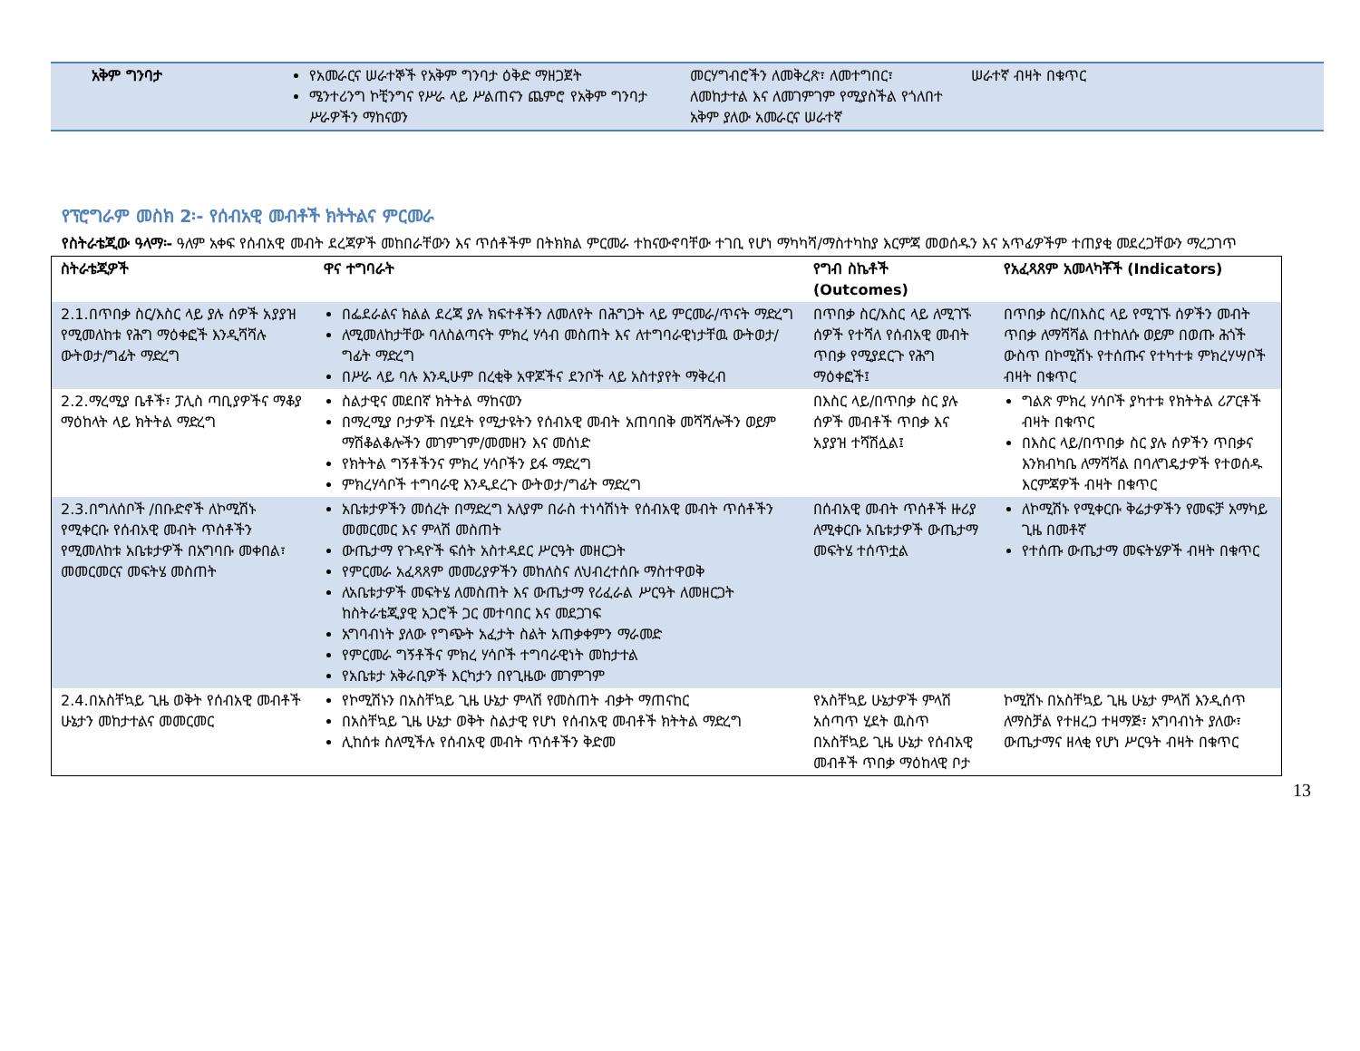| አቅም ግንባታ | የአመራርና ሠራተኞች የአቅም ግንባታ ዕቅድ ማዘጋጀት ሜንተሪንግ ኮቺንግና የሥራ ላይ ሥልጠናን ጨምሮ የአቅም ግንባታ ሥራዎችን ማከናወን | መርሃግብሮችን ለመቅረጽ፣ ለመተግበር፣ ለመከታተል እና ለመገምገም የሚያስችል የጎለበተ አቅም ያለው አመራርና ሠራተኛ | ሠራተኛ ብዛት በቁጥር |
የፕሮግራም መስክ 2፡- የሰብአዊ መብቶች ክትትልና ምርመራ
የስትራቴጂው ዓላማ፡- ዓለም አቀፍ የሰብአዊ መብት ደረጃዎች መከበራቸውን እና ጥሰቶችም በትክክል ምርመራ ተከናውኖባቸው ተገቢ የሆነ ማካካሻ/ማስተካከያ እርምጃ መወሰዱን እና አጥፊዎችም ተጠያቂ መደረጋቸውን ማረጋገጥ
| ስትራቴጂዎች | ዋና ተግባራት | የግብ ስኬቶች (Outcomes) | የአፈጻጸም አመላካቾች (Indicators) |
| --- | --- | --- | --- |
| 2.1.በጥበቃ ስር/እስር ላይ ያሉ ሰዎች አያያዝ የሚመለከቱ የሕግ ማዕቀፎች እንዲሻሻሉ ውትወታ/ግፊት ማድረግ | በፌደራልና ክልል ደረጃ ያሉ ክፍተቶችን ለመለየት በሕግጋት ላይ ምርመራ/ጥናት ማድረግ ለሚመለከታቸው ባለስልጣናት ምክረ ሃሳብ መስጠት እና ለተግባራዊነታቸዉ ውትወታ/ግፊት ማድረግ በሥራ ላይ ባሉ እንዲሁም በረቂቅ አዋጆችና ደንቦች ላይ አስተያየት ማቅረብ | በጥበቃ ስር/እስር ላይ ለሚገኙ ሰዎች የተሻለ የሰብአዊ መብት ጥበቃ የሚያደርጉ የሕግ ማዕቀፎች፤ | በጥበቃ ስር/በእስር ላይ የሚገኙ ሰዎችን መብት ጥበቃ ለማሻሻል በተከለሱ ወይም በወጡ ሕጎች ውስጥ በኮሚሽኑ የተሰጡና የተካተቱ ምክረሃሣቦች ብዛት በቁጥር |
| 2.2.ማረሚያ ቤቶች፣ ፓሊስ ጣቢያዎችና ማቆያ ማዕከላት ላይ ክትትል ማድረግ | ስልታዊና መደበኛ ክትትል ማከናወን በማረሚያ ቦታዎች በሂደት የሚታዩትን የሰብአዊ መብት አጠባበቅ መሻሻሎችን ወይም ማሽቆልቆሎችን መገምገም/መመዘን እና መሰነድ የክትትል ግኝቶችንና ምክረ ሃሳቦችን ይፋ ማድረግ ምክረሃሳቦች ተግባራዊ እንዲደረጉ ውትወታ/ግፊት ማድረግ | በእስር ላይ/በጥበቃ ስር ያሉ ሰዎች መብቶች ጥበቃ እና አያያዝ ተሻሽሏል፤ | ግልጽ ምክረ ሃሳቦች ያካተቱ የክትትል ሪፖርቶች ብዛት በቁጥር በእስር ላይ/በጥበቃ ስር ያሉ ሰዎችን ጥበቃና እንክብካቤ ለማሻሻል በባለግዴታዎች የተወሰዱ እርምጃዎች ብዛት በቁጥር |
| 2.3.በግለሰቦች /በቡድኖች ለኮሚሽኑ የሚቀርቡ የሰብአዊ መብት ጥሰቶችን የሚመለከቱ አቤቱታዎች በአግባቡ መቀበል፣ መመርመርና መፍትሄ መስጠት | አቤቱታዎችን መሰረት በማድረግ አለያም በራስ ተነሳሽነት የሰብአዊ መብት ጥሰቶችን መመርመር እና ምላሽ መስጠት ውጤታማ የጉዳዮች ፍሰት አስተዳደር ሥርዓት መዘርጋት የምርመራ አፈጻጸም መመሪያዎችን መከለስና ለህብረተሰቡ ማስተዋወቅ ለአቤቱታዎች መፍትሄ ለመስጠት እና ውጤታማ የሪፈራል ሥርዓት ለመዘርጋት ከስትራቴጂያዊ አጋሮች ጋር መተባበር እና መደጋገፍ አግባብነት ያለው የግጭት አፈታት ስልት አጠቃቀምን ማራመድ የምርመራ ግኝቶችና ምክረ ሃሳቦች ተግባራዊነት መከታተል የአቤቱታ አቅራቢዎች እርካታን በየጊዜው መገምገም | በሰብአዊ መብት ጥሰቶች ዙሪያ ለሚቀርቡ አቤቱታዎች ውጤታማ መፍትሄ ተሰጥቷል | ለኮሚሽኑ የሚቀርቡ ቅሬታዎችን የመፍቻ አማካይ ጊዜ በመቶኛ የተሰጡ ውጤታማ መፍትሄዎች ብዛት በቁጥር |
| 2.4.በአስቸኳይ ጊዜ ወቅት የሰብአዊ መብቶች ሁኔታን መከታተልና መመርመር | የኮሚሽኑን በአስቸኳይ ጊዜ ሁኔታ ምላሽ የመስጠት ብቃት ማጠናከር በአስቸኳይ ጊዜ ሁኔታ ወቅት ስልታዊ የሆነ የሰብአዊ መብቶች ክትትል ማድረግ ሊከሰቱ ስለሚችሉ የሰብአዊ መብት ጥሰቶችን ቅድመ | የአስቸኳይ ሁኔታዎች ምላሽ አሰጣጥ ሂደት ዉስጥ በአስቸኳይ ጊዜ ሁኔታ የሰብአዊ መብቶች ጥበቃ ማዕከላዊ ቦታ | ኮሚሽኑ በአስቸኳይ ጊዜ ሁኔታ ምላሽ እንዲሰጥ ለማስቻል የተዘረጋ ተዛማጅ፣ አግባብነት ያለው፣ ውጤታማና ዘላቂ የሆነ ሥርዓት ብዛት በቁጥር |
13